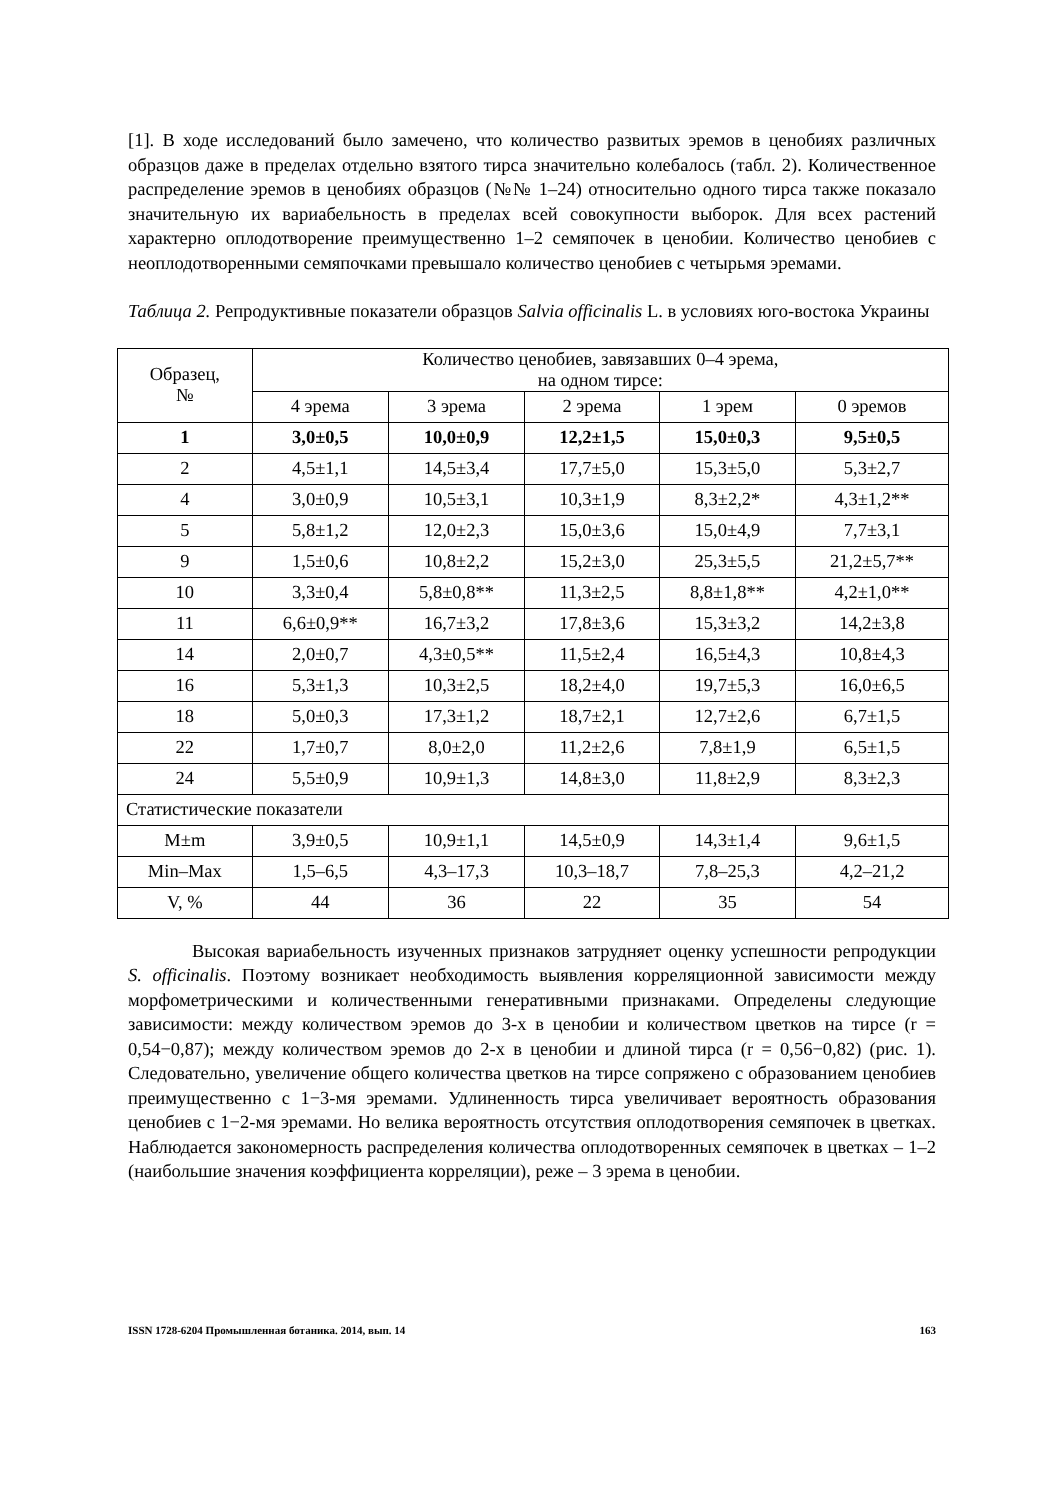[1]. В ходе исследований было замечено, что количество развитых эремов в ценобиях различных образцов даже в пределах отдельно взятого тирса значительно колебалось (табл. 2). Количественное распределение эремов в ценобиях образцов (№№ 1–24) относительно одного тирса также показало значительную их вариабельность в пределах всей совокупности выборок. Для всех растений характерно оплодотворение преимущественно 1–2 семяпочек в ценобии. Количество ценобиев с неоплодотворенными семяпочками превышало количество ценобиев с четырьмя эремами.
Таблица 2. Репродуктивные показатели образцов Salvia officinalis L. в условиях юго-востока Украины
| Образец, № | Количество ценобиев, завязавших 0–4 эрема, на одном тирсе: | | | | |
| --- | --- | --- | --- | --- | --- |
| | 4 эрема | 3 эрема | 2 эрема | 1 эрем | 0 эремов |
| 1 | 3,0±0,5 | 10,0±0,9 | 12,2±1,5 | 15,0±0,3 | 9,5±0,5 |
| 2 | 4,5±1,1 | 14,5±3,4 | 17,7±5,0 | 15,3±5,0 | 5,3±2,7 |
| 4 | 3,0±0,9 | 10,5±3,1 | 10,3±1,9 | 8,3±2,2* | 4,3±1,2** |
| 5 | 5,8±1,2 | 12,0±2,3 | 15,0±3,6 | 15,0±4,9 | 7,7±3,1 |
| 9 | 1,5±0,6 | 10,8±2,2 | 15,2±3,0 | 25,3±5,5 | 21,2±5,7** |
| 10 | 3,3±0,4 | 5,8±0,8** | 11,3±2,5 | 8,8±1,8** | 4,2±1,0** |
| 11 | 6,6±0,9** | 16,7±3,2 | 17,8±3,6 | 15,3±3,2 | 14,2±3,8 |
| 14 | 2,0±0,7 | 4,3±0,5** | 11,5±2,4 | 16,5±4,3 | 10,8±4,3 |
| 16 | 5,3±1,3 | 10,3±2,5 | 18,2±4,0 | 19,7±5,3 | 16,0±6,5 |
| 18 | 5,0±0,3 | 17,3±1,2 | 18,7±2,1 | 12,7±2,6 | 6,7±1,5 |
| 22 | 1,7±0,7 | 8,0±2,0 | 11,2±2,6 | 7,8±1,9 | 6,5±1,5 |
| 24 | 5,5±0,9 | 10,9±1,3 | 14,8±3,0 | 11,8±2,9 | 8,3±2,3 |
| Статистические показатели | | | | | |
| M±m | 3,9±0,5 | 10,9±1,1 | 14,5±0,9 | 14,3±1,4 | 9,6±1,5 |
| Min–Max | 1,5–6,5 | 4,3–17,3 | 10,3–18,7 | 7,8–25,3 | 4,2–21,2 |
| V, % | 44 | 36 | 22 | 35 | 54 |
Высокая вариабельность изученных признаков затрудняет оценку успешности репродукции S. officinalis. Поэтому возникает необходимость выявления корреляционной зависимости между морфометрическими и количественными генеративными признаками. Определены следующие зависимости: между количеством эремов до 3-х в ценобии и количеством цветков на тирсе (r = 0,54−0,87); между количеством эремов до 2-х в ценобии и длиной тирса (r = 0,56−0,82) (рис. 1). Следовательно, увеличение общего количества цветков на тирсе сопряжено с образованием ценобиев преимущественно с 1−3-мя эремами. Удлиненность тирса увеличивает вероятность образования ценобиев с 1−2-мя эремами. Но велика вероятность отсутствия оплодотворения семяпочек в цветках. Наблюдается закономерность распределения количества оплодотворенных семяпочек в цветках – 1–2 (наибольшие значения коэффициента корреляции), реже – 3 эрема в ценобии.
ISSN 1728-6204 Промышленная ботаника. 2014, вып. 14 163